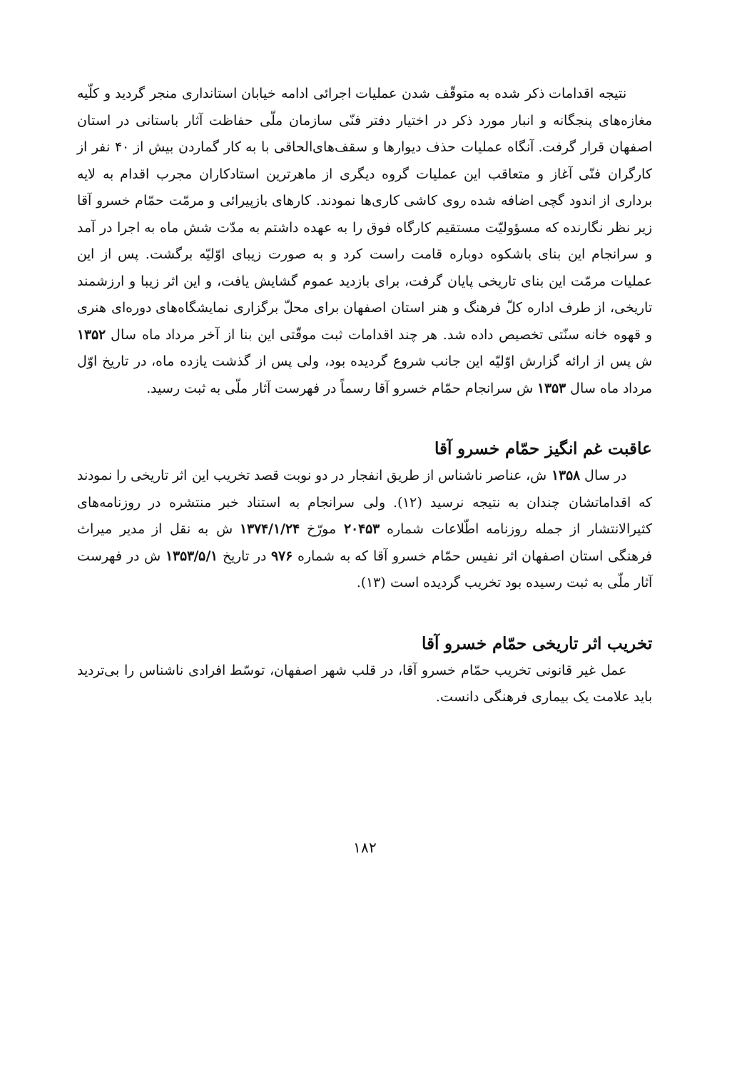نتیجه اقدامات ذکر شده به متوقّف شدن عملیات اجرائی ادامه خیابان استانداری منجر گردید و کلّیه مغازه‌های پنجگانه و انبار مورد ذکر در اختیار دفتر فنّی سازمان ملّی حفاظت آثار باستانی در استان اصفهان قرار گرفت. آنگاه عملیات حذف دیوارها و سقف‌های‌الحاقی با به کار گماردن بیش از ۴۰ نفر از کارگران فنّی آغاز و متعاقب این عملیات گروه دیگری از ماهرترین استادکاران مجرب اقدام به لایه برداری از اندود گچی اضافه شده روی کاشی کاری‌ها نمودند. کارهای بازپیرائی و مرمّت حمّام خسرو آقا زیر نظر نگارنده که مسؤولیّت مستقیم کارگاه فوق را به عهده داشتم به مدّت شش ماه به اجرا در آمد و سرانجام این بنای باشکوه دوباره قامت راست کرد و به صورت زیبای اوّلیّه برگشت. پس از این عملیات مرمّت این بنای تاریخی پایان گرفت، برای بازدید عموم گشایش یافت، و این اثر زیبا و ارزشمند تاریخی، از طرف اداره کلّ فرهنگ و هنر استان اصفهان برای محلّ برگزاری نمایشگاه‌های دوره‌ای هنری و قهوه خانه سنّتی تخصیص داده شد. هر چند اقدامات ثبت موقّتی این بنا از آخر مرداد ماه سال ۱۳۵۲ ش پس از ارائه گزارش اوّلیّه این جانب شروع گردیده بود، ولی پس از گذشت یازده ماه، در تاریخ اوّل مرداد ماه سال ۱۳۵۳ ش سرانجام حمّام خسرو آقا رسماً در فهرست آثار ملّی به ثبت رسید.
عاقبت غم انگیز حمّام خسرو آقا
در سال ۱۳۵۸ ش، عناصر ناشناس از طریق انفجار در دو نوبت قصد تخریب این اثر تاریخی را نمودند که اقداماتشان چندان به نتیجه نرسید (۱۲). ولی سرانجام به استناد خبر منتشره در روزنامه‌های کثیرالانتشار از جمله روزنامه اطّلاعات شماره ۲۰۴۵۳ مورّخ ۱۳۷۴/۱/۲۴ ش به نقل از مدیر میراث فرهنگی استان اصفهان اثر نفیس حمّام خسرو آقا که به شماره ۹۷۶ در تاریخ ۱۳۵۳/۵/۱ ش در فهرست آثار ملّی به ثبت رسیده بود تخریب گردیده است (۱۳).
تخریب اثر تاریخی حمّام خسرو آقا
عمل غیر قانونی تخریب حمّام خسرو آقا، در قلب شهر اصفهان، توسّط افرادی ناشناس را بی‌تردید باید علامت یک بیماری فرهنگی دانست.
۱۸۲